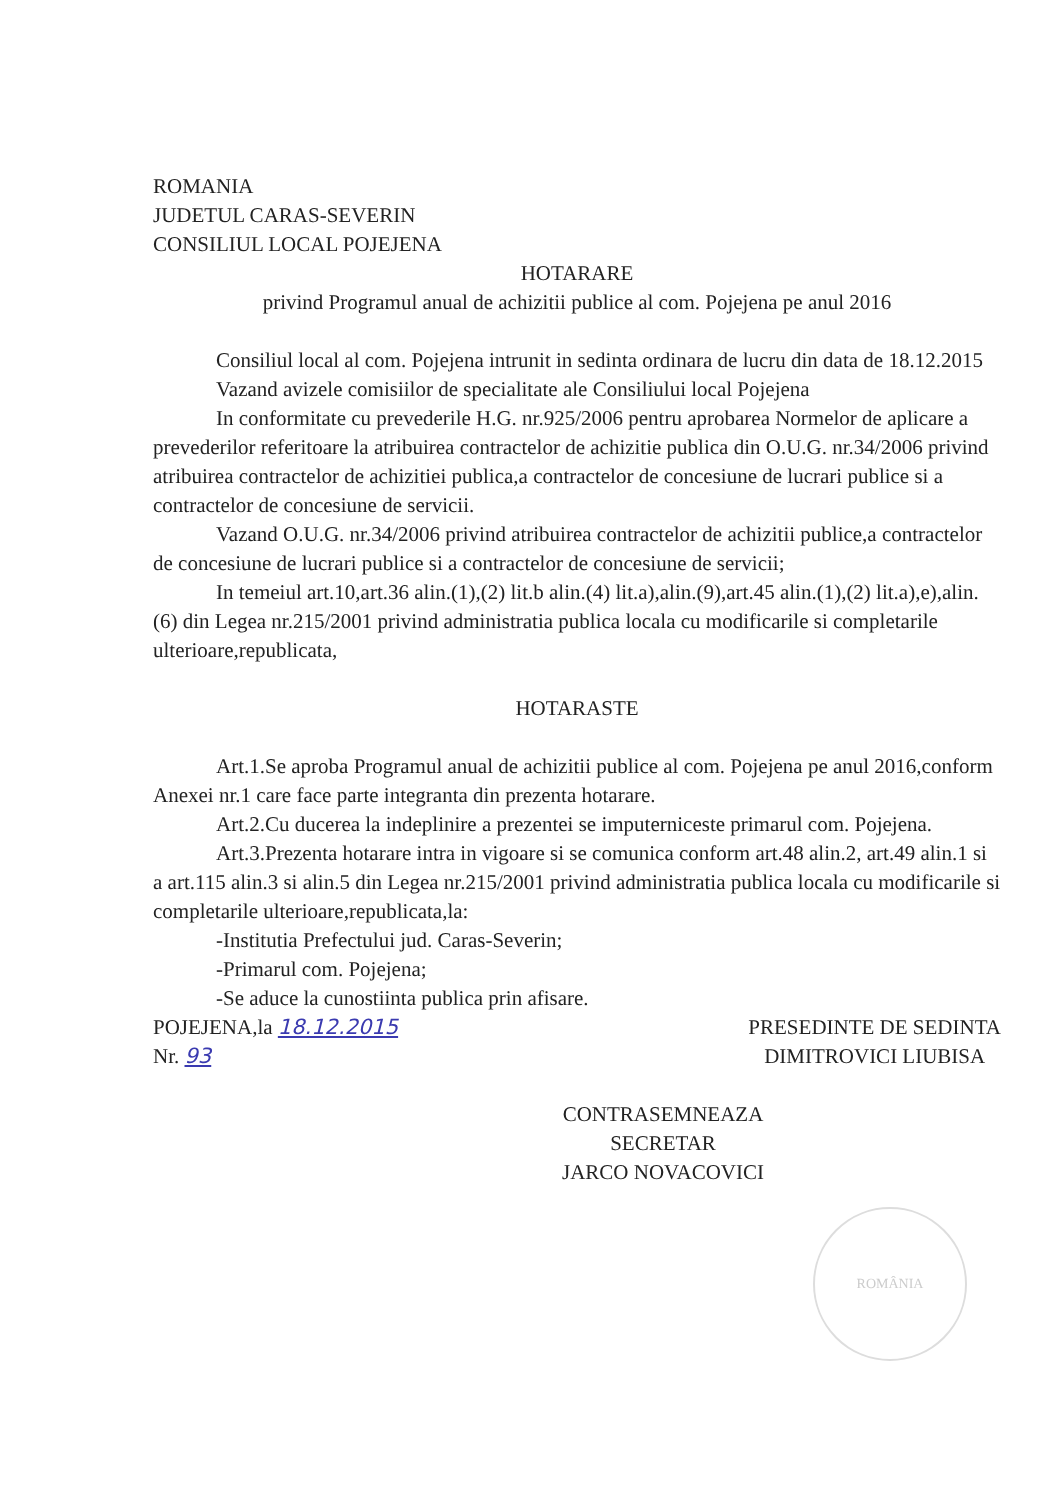ROMANIA
JUDETUL CARAS-SEVERIN
CONSILIUL LOCAL POJEJENA
HOTARARE
privind Programul anual de achizitii publice al com. Pojejena pe anul 2016
Consiliul local al com. Pojejena intrunit in sedinta ordinara de lucru din data de 18.12.2015
Vazand avizele comisiilor de specialitate ale Consiliului local Pojejena
In conformitate cu prevederile H.G. nr.925/2006 pentru aprobarea Normelor de aplicare a prevederilor referitoare la atribuirea contractelor de achizitie publica din O.U.G. nr.34/2006 privind atribuirea contractelor de achizitiei publica,a contractelor de concesiune de lucrari publice si a contractelor de concesiune de servicii.
Vazand O.U.G. nr.34/2006 privind atribuirea contractelor de achizitii publice,a contractelor de concesiune de lucrari publice si a contractelor de concesiune de servicii;
In temeiul art.10,art.36 alin.(1),(2) lit.b alin.(4) lit.a),alin.(9),art.45 alin.(1),(2) lit.a),e),alin.(6) din Legea nr.215/2001 privind administratia publica locala cu modificarile si completarile ulterioare,republicata,
HOTARASTE
Art.1.Se aproba Programul anual de achizitii publice al com. Pojejena pe anul 2016,conform Anexei nr.1 care face parte integranta din prezenta hotarare.
Art.2.Cu ducerea la indeplinire a prezentei se imputerniceste primarul com. Pojejena.
Art.3.Prezenta hotarare intra in vigoare si se comunica conform art.48 alin.2, art.49 alin.1 si a art.115 alin.3 si alin.5 din Legea nr.215/2001 privind administratia publica locala cu modificarile si completarile ulterioare,republicata,la:
-Institutia Prefectului jud. Caras-Severin;
-Primarul com. Pojejena;
-Se aduce la cunostiinta publica prin afisare.
POJEJENA,la 18.12.2015
Nr. 93
PRESEDINTE DE SEDINTA
DIMITROVICI LIUBISA
CONTRASEMNEAZA
SECRETAR
JARCO NOVACOVICI
ROMÂNIA